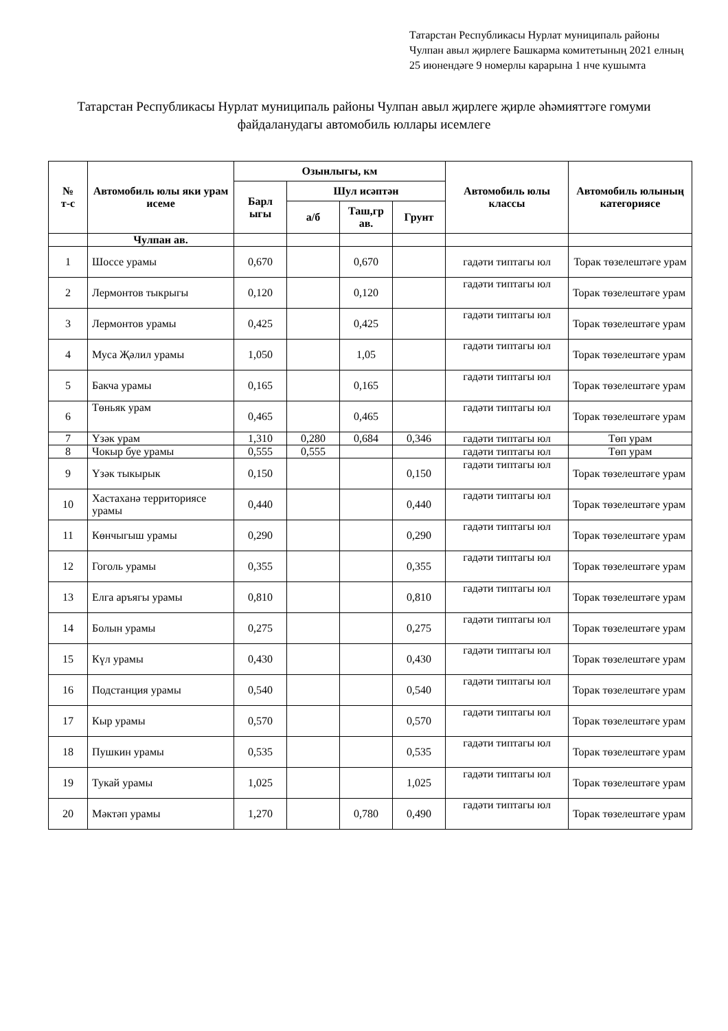Татарстан Республикасы Нурлат муниципаль районы Чулпан авыл җирлеге Башкарма комитетының 2021 елның 25 июнендәге 9 номерлы карарына 1 нче кушымта
Татарстан Республикасы Нурлат муниципаль районы Чулпан авыл җирлеге җирле әһәмияттәге гомуми файдаланудагы автомобиль юллары исемлеге
| № т-с | Автомобиль юлы яки урам исеме | Озынлыгы, км | | | | Автомобиль юлы классы | Автомобиль юлының категориясе |
| --- | --- | --- | --- | --- | --- | --- | --- |
| | | Барл ыгы | Шул исәптән | | | | |
| | | | а/б | Таш,гр ав. | Грунт | | |
| | Чулпан ав. | | | | | | |
| 1 | Шоссе урамы | 0,670 | | 0,670 | | гадәти типтагы юл | Торак төзелештәге урам |
| 2 | Лермонтов тыкрыгы | 0,120 | | 0,120 | | гадәти типтагы юл | Торак төзелештәге урам |
| 3 | Лермонтов урамы | 0,425 | | 0,425 | | гадәти типтагы юл | Торак төзелештәге урам |
| 4 | Муса Җәлил урамы | 1,050 | | 1,05 | | гадәти типтагы юл | Торак төзелештәге урам |
| 5 | Бакча урамы | 0,165 | | 0,165 | | гадәти типтагы юл | Торак төзелештәге урам |
| 6 | Төньяк урам | 0,465 | | 0,465 | | гадәти типтагы юл | Торак төзелештәге урам |
| 7 | Үзәк урам | 1,310 | 0,280 | 0,684 | 0,346 | гадәти типтагы юл | Төп урам |
| 8 | Чокыр буе урамы | 0,555 | 0,555 | | | гадәти типтагы юл | Төп урам |
| 9 | Үзәк тыкырык | 0,150 | | | 0,150 | гадәти типтагы юл | Торак төзелештәге урам |
| 10 | Хастаханә территориясе урамы | 0,440 | | | 0,440 | гадәти типтагы юл | Торак төзелештәге урам |
| 11 | Көнчыгыш урамы | 0,290 | | | 0,290 | гадәти типтагы юл | Торак төзелештәге урам |
| 12 | Гоголь урамы | 0,355 | | | 0,355 | гадәти типтагы юл | Торак төзелештәге урам |
| 13 | Елга аръягы урамы | 0,810 | | | 0,810 | гадәти типтагы юл | Торак төзелештәге урам |
| 14 | Болын урамы | 0,275 | | | 0,275 | гадәти типтагы юл | Торак төзелештәге урам |
| 15 | Күл урамы | 0,430 | | | 0,430 | гадәти типтагы юл | Торак төзелештәге урам |
| 16 | Подстанция урамы | 0,540 | | | 0,540 | гадәти типтагы юл | Торак төзелештәге урам |
| 17 | Кыр урамы | 0,570 | | | 0,570 | гадәти типтагы юл | Торак төзелештәге урам |
| 18 | Пушкин урамы | 0,535 | | | 0,535 | гадәти типтагы юл | Торак төзелештәге урам |
| 19 | Тукай урамы | 1,025 | | | 1,025 | гадәти типтагы юл | Торак төзелештәге урам |
| 20 | Мәктәп урамы | 1,270 | | 0,780 | 0,490 | гадәти типтагы юл | Торак төзелештәге урам |